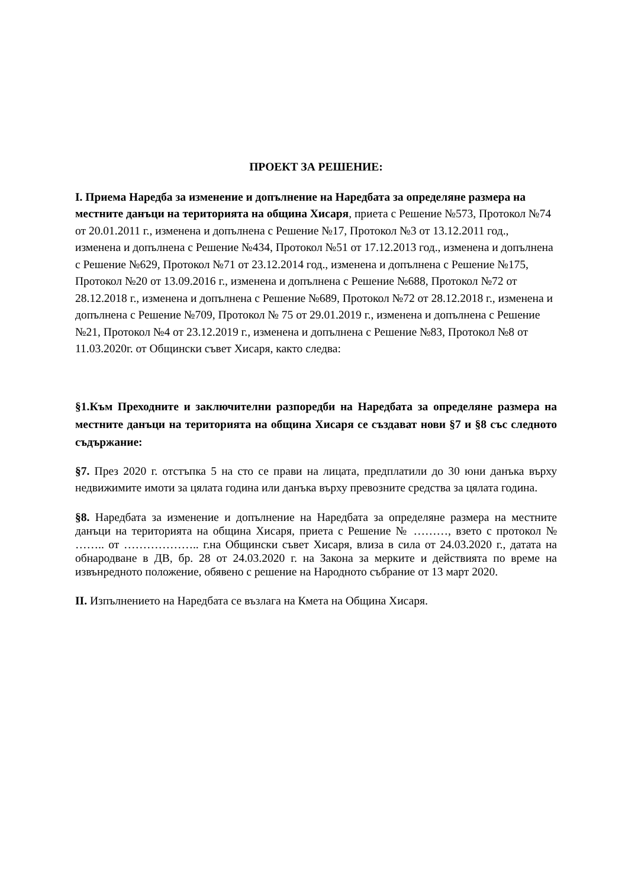ПРОЕКТ ЗА РЕШЕНИЕ:
I. Приема Наредба за изменение и допълнение на Наредбата за определяне размера на местните данъци на територията на община Хисаря, приета с Решение №573, Протокол №74 от 20.01.2011 г., изменена и допълнена с Решение №17, Протокол №3 от 13.12.2011 год., изменена и допълнена с Решение №434, Протокол №51 от 17.12.2013 год., изменена и допълнена с Решение №629, Протокол №71 от 23.12.2014 год., изменена и допълнена с Решение №175, Протокол №20 от 13.09.2016 г., изменена и допълнена с Решение №688, Протокол №72 от 28.12.2018 г., изменена и допълнена с Решение №689, Протокол №72 от 28.12.2018 г., изменена и допълнена с Решение №709, Протокол № 75 от 29.01.2019 г., изменена и допълнена с Решение №21, Протокол №4 от 23.12.2019 г., изменена и допълнена с Решение №83, Протокол №8 от 11.03.2020г. от Общински съвет Хисаря, както следва:
§1.Към Преходните и заключителни разпоредби на Наредбата за определяне размера на местните данъци на територията на община Хисаря се създават нови §7 и §8 със следното съдържание:
§7. През 2020 г. отстъпка 5 на сто се прави на лицата, предплатили до 30 юни данъка върху недвижимите имоти за цялата година или данъка върху превозните средства за цялата година.
§8. Наредбата за изменение и допълнение на Наредбата за определяне размера на местните данъци на територията на община Хисаря, приета с Решение № ………, взето с протокол № …….. от ……………….. г.на Общински съвет Хисаря, влиза в сила от 24.03.2020 г., датата на обнародване в ДВ, бр. 28 от 24.03.2020 г. на Закона за мерките и действията по време на извънредното положение, обявено с решение на Народното събрание от 13 март 2020.
II. Изпълнението на Наредбата се възлага на Кмета на Община Хисаря.